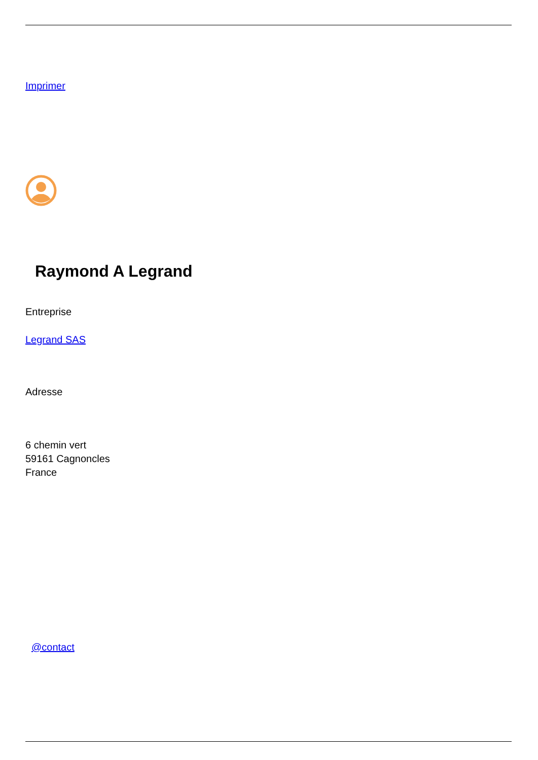Imprimer
Raymond A Legrand
Entreprise
Legrand SAS
Adresse
6 chemin vert
59161 Cagnoncles
France
@contact